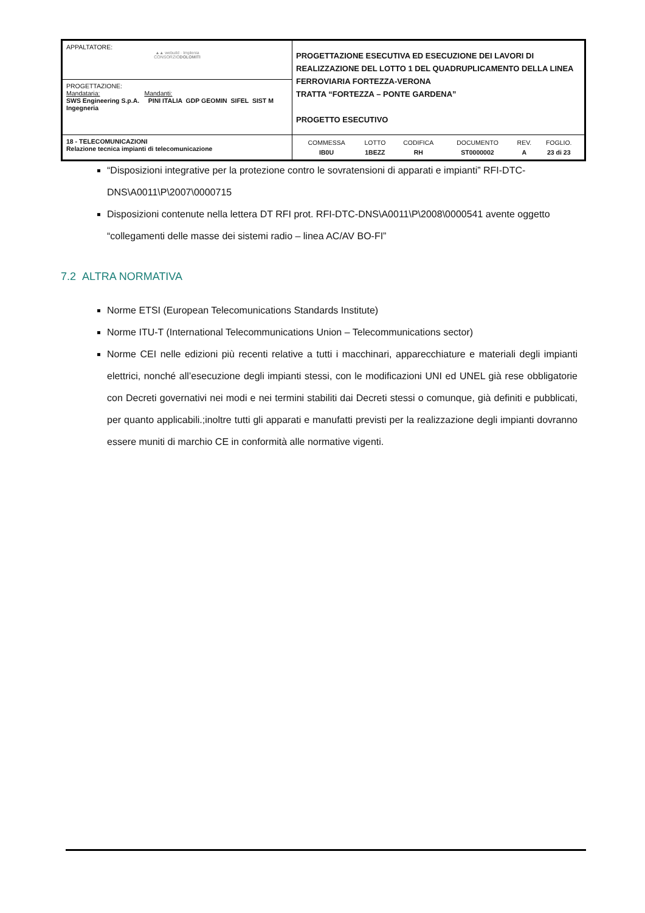| APPALTATORE: ▲▲ webuild · Implenia CONSORZIO DOLOMITI | PROGETTAZIONE ESECUTIVA ED ESECUZIONE DEI LAVORI DI REALIZZAZIONE DEL LOTTO 1 DEL QUADRUPLICAMENTO DELLA LINEA FERROVIARIA FORTEZZA-VERONA TRATTA “FORTEZZA – PONTE GARDENA” PROGETTO ESECUTIVO |
| PROGETTAZIONE: Mandataria: Mandanti: SWS Engineering S.p.A. PINI ITALIA GDP GEOMIN SIFEL SIST M Ingegneria | |
| 18 - TELECOMUNICAZIONI Relazione tecnica impianti di telecomunicazione | / COMMESSA / LOTTO / CODIFICA / DOCUMENTO / REV. / FOGLIO. / / IB0U / 1BEZZ / RH / ST0000002 / A / 23 di 23 / |
“Disposizioni integrative per la protezione contro le sovratensioni di apparati e impianti” RFI-DTC- DNS\A0011\P\2007\0000715
Disposizioni contenute nella lettera DT RFI prot. RFI-DTC-DNS\A0011\P\2008\0000541 avente oggetto “collegamenti delle masse dei sistemi radio – linea AC/AV BO-FI”
7.2 ALTRA NORMATIVA
Norme ETSI (European Telecomunications Standards Institute)
Norme ITU-T (International Telecommunications Union – Telecommunications sector)
Norme CEI nelle edizioni più recenti relative a tutti i macchinari, apparecchiature e materiali degli impianti elettrici, nonché all’esecuzione degli impianti stessi, con le modificazioni UNI ed UNEL già rese obbligatorie con Decreti governativi nei modi e nei termini stabiliti dai Decreti stessi o comunque, già definiti e pubblicati, per quanto applicabili.;inoltre tutti gli apparati e manufatti previsti per la realizzazione degli impianti dovranno essere muniti di marchio CE in conformità alle normative vigenti.